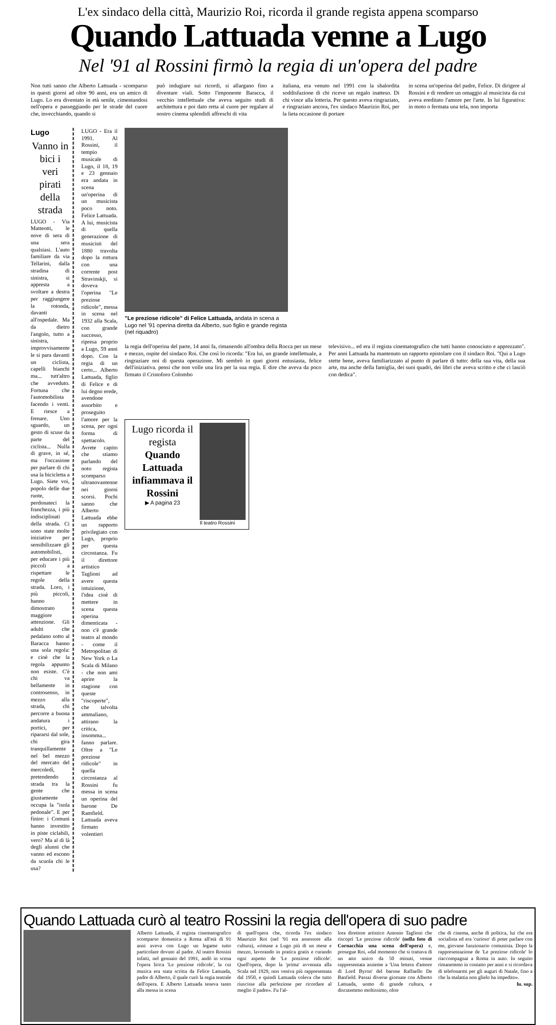L'ex sindaco della città, Maurizio Roi, ricorda il grande regista appena scomparso
Quando Lattuada venne a Lugo
Nel '91 al Rossini firmò la regia di un'opera del padre
Non tutti sanno che Alberto Lattuada - scomparso in questi giorni ad oltre 90 anni, era un amico di Lugo. Lo era diventato in età senile, cimentandosi nell'opera e passeggiando per le strade del cuore che, invecchiando, quando si
può indugiare sui ricordi, si allargano fino a diventare viali. Sotto l'imponente Baracca, il vecchio intellettuale che aveva seguito studi di architettura e poi dato retta al cuore per regalare al nostro cinema splendidi affreschi di vita
italiana, era venuto nel 1991 con la sbalordita soddisfazione di chi riceve un regalo inatteso. Di chi vince alla lotteria. Per questo aveva ringraziato, e ringraziato ancora, l'ex sindaco Maurizio Roi, per la lieta occasione di portare
in scena un'operina del padre, Felice. Di dirigere al Rossini e di rendere un omaggio al musicista da cui aveva ereditato l'amore per l'arte. In lui figurativa: in moto o fermata una tela, non importa
Lugo
Vanno in bici i veri pirati della strada
LUGO - Via Matteotti, le nove di sera di una sera qualsiasi. L'auto familiare da via Tellarini, dalla stradina di sinistra, si appresta a svoltare a destra per raggiungere la rotonda, davanti all'ospedale. Ma da dietro l'angolo, tutto a sinistra, improvvisamente le si para davanti un ciclista, capelli bianchi ma... tutt'altro che avveduto. Fortuna che l'automobilista facendo i venti. E riesce a frenare. Uno sguardo, un gesto di scuse da parte del ciclista... Nulla di grave, in sé, ma l'occasione per parlare di chi usa la bicicletta a Lugo. Siete voi, popolo delle due ruote, perdonateci la franchezza, i più indisciplinati della strada. Ci sono state molte iniziative per sensibilizzare gli automobilisti, per educare i più piccoli a rispettare le regole della strada. Loro, i più piccoli, hanno dimostrato maggiore attenzione. Gli adulti che pedalano sotto al Baracca hanno una sola regola: e cioè che la regola appunto non esiste. C'è chi va bellamente in controsenso, in mezzo alla strada, chi percorre a buona andatura i portici, per ripararsi dal sole, chi gira tranquillamente nel bel mezzo del mercato del mercoledì, pretendendo strada tra la gente che giustamente occupa la "isola pedonale". E per finire: i Comuni hanno investito in piste ciclabili, vero? Ma al di là degli alunni che vanno ed escono da scuola chi le usa?
LUGO - Era il 1991. Al Rossini, il tempio musicale di Lugo, il 18, 19 e 23 gennaio era andata in scena un'operina di un musicista poco noto. Felice Lattuada. A lui, musicista di quella generazione di musicisti del 1880 travolta dopo la rottura con una corrente post Stravinskji, si doveva l'operina "Le preziose ridicole", messa in scena nel 1932 alla Scala, con grande successo, ripresa proprio a Lugo, 59 anni dopo. Con la regia di un certo... Alberto Lattuada, figlio di Felice e di lui degno erede, avendone assorbito e proseguito l'amore per la scena, per ogni forma di spettacolo.
Avrete capito che stiamo parlando del noto regista scomparso ultranovantenne nei giorni scorsi. Pochi sanno che Alberto Lattuada ebbe un rapporto privilegiato con Lugo, proprio per questa circostanza. Fu il direttore artistico Taglioni ad avere questa intuizione, l'idea cioè di mettere in scena questa operina dimenticata - non c'è grande teatro al mondo - come il Metropolitan di New York o La Scala di Milano - che non ami aprire la stagione con queste "riscoperte", che talvolta ammaliano, attirano la critica, insomma... fanno parlare. Oltre a "Le preziose ridicole" in quella circostanza al Rossini fu messa in scena un operina del barone De Ramfield.
Lattuada aveva firmato volentieri
"Le preziose ridicole" di Felice Lattuada, andata in scena a Lugo nel '91 operina diretta da Alberto, suo figlio e grande regista (nel riquadro)
la regia dell'operina del parte, 14 anni fa, rimanendo all'ombra della Rocca per un mese e mezzo, ospite del sindaco Roi. Che così lo ricorda: "Era lui, un grande intellettuale, a ringraziare noi di questa operazione. Mi sembrò in quei giorni entusiasta, felice dell'iniziativa. pensi che non volle una lira per la sua regia. E dire che aveva da poco firmato il Cristoforo Colombo
televisivo... ed era il regista cinematografico che tutti hanno conosciuto e apprezzato". Per anni Lattuada ha mantenuto un rapporto epistolare con il sindaco Roi. "Qui a Lugo stette bene, aveva familiarizzato al punto di parlare di tutto: della sua vita, della sua arte, ma anche della famiglia, dei suoi quadri, dei libri che aveva scritto e che ci lasciò con dedica".
Lugo ricorda il regista
Quando Lattuada infiammava il Rossini
▶ A pagina 23
Il teatro Rossini
Quando Lattuada curò al teatro Rossini la regia dell'opera di suo padre
Alberto Lattuada, il regista cinematografico scomparso domenica a Roma all'età di 91 anni aveva con Lugo un legame tutto particolare dovuto al padre. Al teatro Rossini infatti, nel gennaio del 1991, andò in scena l'opera lirica 'Le preziose ridicole', la cui musica era stata scritta da Felice Lattuada, padre di Alberto, il quale curò la regia teatrale dell'opera. E Alberto Lattuada teneva tanto alla messa in scena
di quell'opera che, ricorda l'ex sindaco Maurizio Roi (nel '91 era assessore alla cultura), «rimase a Lugo più di un mese e mezzo, lavorando in pratica gratis e curando ogni aspetto de 'Le preziose ridicole'. Quell'opera, dopo la 'prima' avvenuta alla Scala nel 1929, non veniva più rappresentata dal 1950, e quindi Lattuada voleva che tutto riuscisse alla perfezione per ricordare al meglio il padre». Fu l'al-
lora direttore artistico Antonio Taglioni che riscoprì 'Le preziose ridicole' (nella foto di Cornacchia una scena dell'opera) e, prosegue Roi, «dal momento che si trattava di un atto unico da 50 minuti, venne rappresentata assieme a 'Una lettera d'amore di Lord Byron' del barone Raffaello De Banfield. Passai diverse giornate con Alberto Lattuada, uomo di grande cultura, e discutemmo moltissimo, oltre
che di cinema, anche di politica, lui che era socialista ed era 'curioso' di poter parlare con me, giovane funzionario comunista. Dopo la rappresentazione de 'Le preziose ridicole' lo riaccompagnai a Roma in auto. In seguito rimanemmo in contatto per anni e si ricordava di telefonarmi per gli auguri di Natale, fino a che la malattia non glielo ha impedito».
lu. sup.